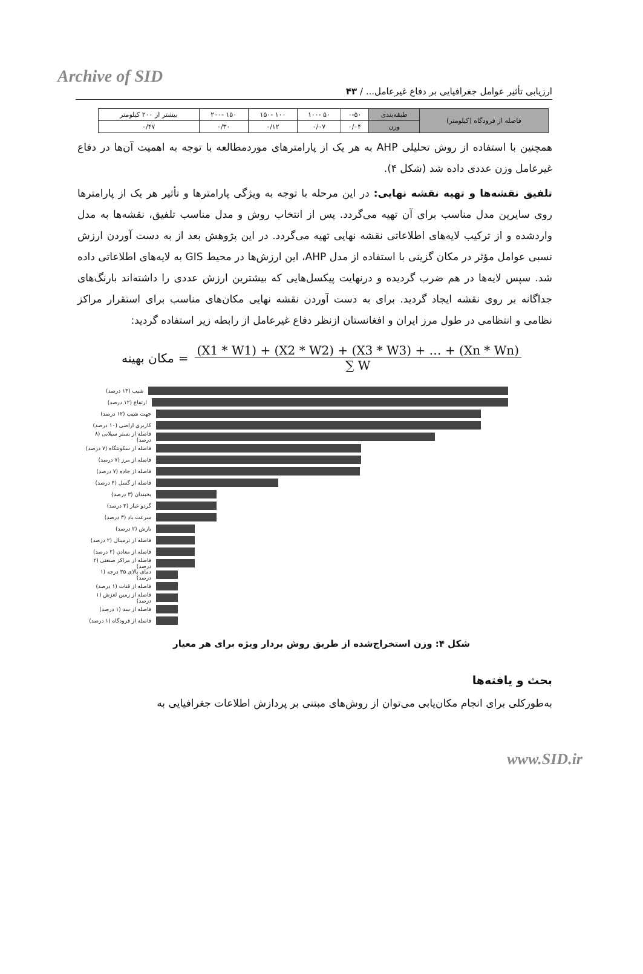Archive of SID
ارزیابی تأثیر عوامل جغرافیایی بر دفاع غیرعامل... / ۴۳
| فاصله از فرودگاه (کیلومتر) | طبقه‌بندی | ۰-۵۰ | ۵۰ -۱۰۰ | ۱۰۰ -۱۵۰ | ۱۵۰ -۲۰۰ | بیشتر از ۲۰۰ کیلومتر |
| | وزن | ۰/۰۴ | ۰/۰۷ | ۰/۱۲ | ۰/۳۰ | ۰/۴۷ |
همچنین با استفاده از روش تحلیلی AHP به هر یک از پارامترهای موردمطالعه با توجه به اهمیت آن‌ها در دفاع غیرعامل وزن عددی داده شد (شکل ۴).
تلفیق نقشه‌ها و تهیه نقشه نهایی: در این مرحله با توجه به ویژگی پارامترها و تأثیر هر یک از پارامترها روی سایرین مدل مناسب برای آن تهیه می‌گردد. پس از انتخاب روش و مدل مناسب تلفیق، نقشه‌ها به مدل واردشده و از ترکیب لایه‌های اطلاعاتی نقشه نهایی تهیه می‌گردد. در این پژوهش بعد از به دست آوردن ارزش نسبی عوامل مؤثر در مکان گزینی با استفاده از مدل AHP، این ارزش‌ها در محیط GIS به لایه‌های اطلاعاتی داده شد. سپس لایه‌ها در هم ضرب گردیده و درنهایت پیکسل‌هایی که بیشترین ارزش عددی را داشته‌اند بارنگ‌های جداگانه بر روی نقشه ایجاد گردید. برای به دست آوردن نقشه نهایی مکان‌های مناسب برای استقرار مراکز نظامی و انتظامی در طول مرز ایران و افغانستان ازنظر دفاع غیرعامل از رابطه زیر استفاده گردید:
مکان بهینه =
(X1 * W1) + (X2 * W2) + (X3 * W3) + … + (Xn * Wn)
∑ W
شیب (۱۳ درصد)
ارتفاع (۱۲ درصد)
جهت شیب (۱۲ درصد)
کاربری اراضی (۱۰ درصد)
فاصله از بستر سیلابی (۸ درصد)
فاصله از سکونتگاه (۷ درصد)
فاصله از مرز (۷ درصد)
فاصله از جاده (۷ درصد)
فاصله از گسل (۴ درصد)
یخبندان (۳ درصد)
گردو غبار (۳ درصد)
سرعت باد (۳ درصد)
بارش (۲ درصد)
فاصله از ترمینال (۲ درصد)
فاصله از معادن (۲ درصد)
فاصله از مراکز صنعتی (۲ درصد)
دمای بالای ۳۵ درجه (۱ درصد)
فاصله از قنات (۱ درصد)
فاصله از زمین لغزش (۱ درصد)
فاصله از سد (۱ درصد)
فاصله از فرودگاه (۱ درصد)
شکل ۴: وزن استخراج‌شده از طریق روش بردار ویژه برای هر معیار
بحث و یافته‌ها
به‌طورکلی برای انجام مکان‌یابی می‌توان از روش‌های مبتنی بر پردازش اطلاعات جغرافیایی به
www.SID.ir